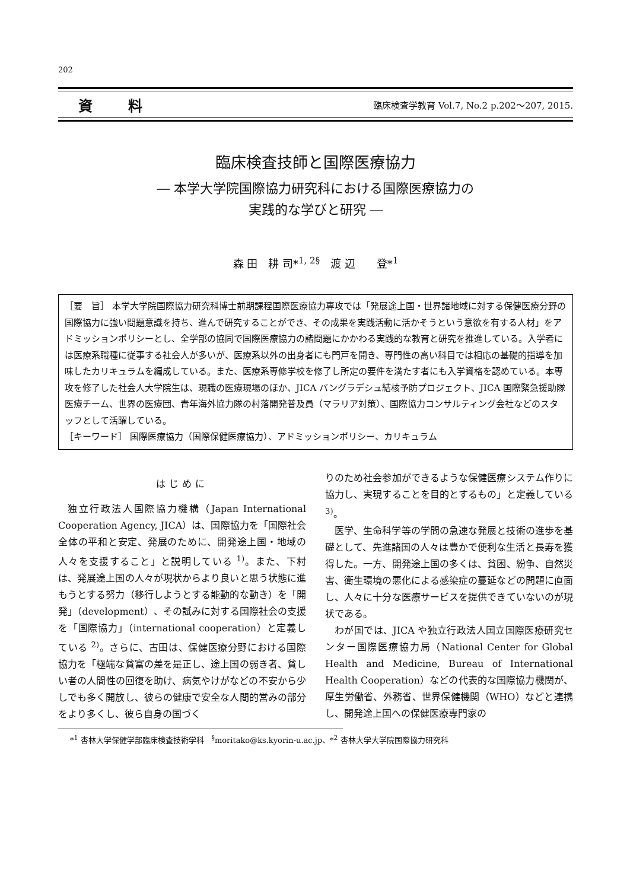202
資料 臨床検査学教育 Vol.7, No.2 p.202～207, 2015.
臨床検査技師と国際医療協力
― 本学大学院国際協力研究科における国際医療協力の
実践的な学びと研究 ―
森 田　耕 司*<sup>1, 2§</sup>　渡 辺　　登*<sup>1</sup>
［要　旨］ 本学大学院国際協力研究科博士前期課程国際医療協力専攻では「発展途上国・世界諸地域に対する保健医療分野の国際協力に強い問題意識を持ち、進んで研究することができ、その成果を実践活動に活かそうという意欲を有する人材」をアドミッションポリシーとし、全学部の協同で国際医療協力の諸問題にかかわる実践的な教育と研究を推進している。入学者には医療系職種に従事する社会人が多いが、医療系以外の出身者にも門戸を開き、専門性の高い科目では相応の基礎的指導を加味したカリキュラムを編成している。また、医療系専修学校を修了し所定の要件を満たす者にも入学資格を認めている。本専攻を修了した社会人大学院生は、現職の医療現場のほか、JICA バングラデシュ結核予防プロジェクト、JICA 国際緊急援助隊医療チーム、世界の医療団、青年海外協力隊の村落開発普及員（マラリア対策）、国際協力コンサルティング会社などのスタッフとして活躍している。
［キーワード］ 国際医療協力（国際保健医療協力）、アドミッションポリシー、カリキュラム
はじめに
独立行政法人国際協力機構（Japan International Cooperation Agency, JICA）は、国際協力を「国際社会全体の平和と安定、発展のために、開発途上国・地域の人々を支援すること」と説明している <sup>1)</sup>。また、下村は、発展途上国の人々が現状からより良いと思う状態に進もうとする努力（移行しようとする能動的な動き）を「開発」（development）、その試みに対する国際社会の支援を「国際協力」（international cooperation）と定義している <sup>2)</sup>。さらに、古田は、保健医療分野における国際協力を「極端な貧富の差を是正し、途上国の弱き者、貧しい者の人間性の回復を助け、病気やけがなどの不安から少しでも多く開放し、彼らの健康で安全な人間的営みの部分をより多くし、彼ら自身の国づく
りのため社会参加ができるような保健医療システム作りに協力し、実現することを目的とするもの」と定義している <sup>3)</sup>。
医学、生命科学等の学問の急速な発展と技術の進歩を基礎として、先進諸国の人々は豊かで便利な生活と長寿を獲得した。一方、開発途上国の多くは、貧困、紛争、自然災害、衛生環境の悪化による感染症の蔓延などの問題に直面し、人々に十分な医療サービスを提供できていないのが現状である。
わが国では、JICA や独立行政法人国立国際医療研究センター国際医療協力局（National Center for Global Health and Medicine, Bureau of International Health Cooperation）などの代表的な国際協力機関が、厚生労働省、外務省、世界保健機関（WHO）などと連携し、開発途上国への保健医療専門家の
*<sup>1</sup> 杏林大学保健学部臨床検査技術学科　<sup>§</sup>moritako@ks.kyorin-u.ac.jp、*<sup>2</sup> 杏林大学大学院国際協力研究科